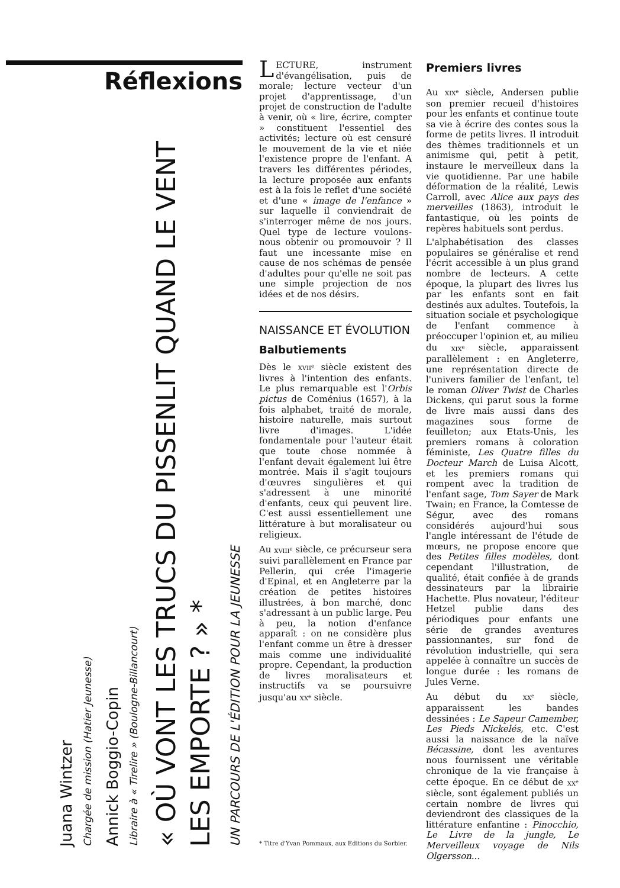Réflexions
Juana Wintzer
Chargée de mission (Hatier Jeunesse)
Annick Boggio-Copin
Libraire à « Tirelire » (Boulogne-Billancourt)
« OÙ VONT LES TRUCS DU PISSENLIT QUAND LE VENT LES EMPORTE ? » *
UN PARCOURS DE L'ÉDITION POUR LA JEUNESSE
LECTURE, instrument d'évangélisation, puis de morale; lecture vecteur d'un projet d'apprentissage, d'un projet de construction de l'adulte à venir, où « lire, écrire, compter » constituent l'essentiel des activités; lecture où est censuré le mouvement de la vie et niée l'existence propre de l'enfant. A travers les différentes périodes, la lecture proposée aux enfants est à la fois le reflet d'une société et d'une « image de l'enfance » sur laquelle il conviendrait de s'interroger même de nos jours. Quel type de lecture voulons-nous obtenir ou promouvoir ? Il faut une incessante mise en cause de nos schémas de pensée d'adultes pour qu'elle ne soit pas une simple projection de nos idées et de nos désirs.
NAISSANCE ET ÉVOLUTION
Balbutiements
Dès le XVII<sup>e</sup> siècle existent des livres à l'intention des enfants. Le plus remarquable est l'Orbis pictus de Coménius (1657), à la fois alphabet, traité de morale, histoire naturelle, mais surtout livre d'images. L'idée fondamentale pour l'auteur était que toute chose nommée à l'enfant devait également lui être montrée. Mais il s'agit toujours d'œuvres singulières et qui s'adressent à une minorité d'enfants, ceux qui peuvent lire. C'est aussi essentiellement une littérature à but moralisateur ou religieux.
Au XVIII<sup>e</sup> siècle, ce précurseur sera suivi parallèlement en France par Pellerin, qui crée l'imagerie d'Epinal, et en Angleterre par la création de petites histoires illustrées, à bon marché, donc s'adressant à un public large. Peu à peu, la notion d'enfance apparaît : on ne considère plus l'enfant comme un être à dresser mais comme une individualité propre. Cependant, la production de livres moralisateurs et instructifs va se poursuivre jusqu'au XX<sup>e</sup> siècle.
* Titre d'Yvan Pommaux, aux Editions du Sorbier.
Premiers livres
Au XIX<sup>e</sup> siècle, Andersen publie son premier recueil d'histoires pour les enfants et continue toute sa vie à écrire des contes sous la forme de petits livres. Il introduit des thèmes traditionnels et un animisme qui, petit à petit, instaure le merveilleux dans la vie quotidienne. Par une habile déformation de la réalité, Lewis Carroll, avec Alice aux pays des merveilles (1863), introduit le fantastique, où les points de repères habituels sont perdus.
L'alphabétisation des classes populaires se généralise et rend l'écrit accessible à un plus grand nombre de lecteurs. A cette époque, la plupart des livres lus par les enfants sont en fait destinés aux adultes. Toutefois, la situation sociale et psychologique de l'enfant commence à préoccuper l'opinion et, au milieu du XIX<sup>e</sup> siècle, apparaissent parallèlement : en Angleterre, une représentation directe de l'univers familier de l'enfant, tel le roman Oliver Twist de Charles Dickens, qui parut sous la forme de livre mais aussi dans des magazines sous forme de feuilleton; aux Etats-Unis, les premiers romans à coloration féministe, Les Quatre filles du Docteur March de Luisa Alcott, et les premiers romans qui rompent avec la tradition de l'enfant sage, Tom Sayer de Mark Twain; en France, la Comtesse de Ségur, avec des romans considérés aujourd'hui sous l'angle intéressant de l'étude de mœurs, ne propose encore que des Petites filles modèles, dont cependant l'illustration, de qualité, était confiée à de grands dessinateurs par la librairie Hachette. Plus novateur, l'éditeur Hetzel publie dans des périodiques pour enfants une série de grandes aventures passionnantes, sur fond de révolution industrielle, qui sera appelée à connaître un succès de longue durée : les romans de Jules Verne.
Au début du XX<sup>e</sup> siècle, apparaissent les bandes dessinées : Le Sapeur Camember, Les Pieds Nickelés, etc. C'est aussi la naissance de la naïve Bécassine, dont les aventures nous fournissent une véritable chronique de la vie française à cette époque. En ce début de XX<sup>e</sup> siècle, sont également publiés un certain nombre de livres qui deviendront des classiques de la littérature enfantine : Pinocchio, Le Livre de la jungle, Le Merveilleux voyage de Nils Olgersson...